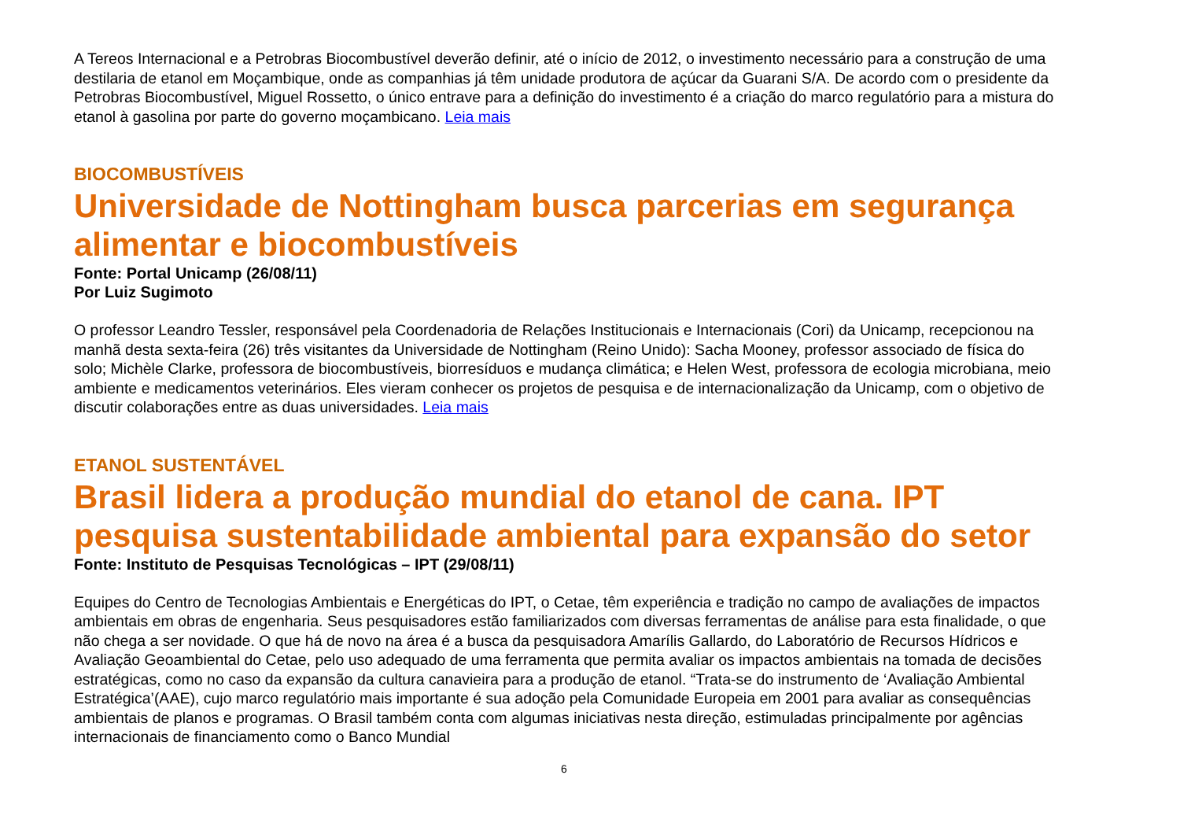A Tereos Internacional e a Petrobras Biocombustível deverão definir, até o início de 2012, o investimento necessário para a construção de uma destilaria de etanol em Moçambique, onde as companhias já têm unidade produtora de açúcar da Guarani S/A. De acordo com o presidente da Petrobras Biocombustível, Miguel Rossetto, o único entrave para a definição do investimento é a criação do marco regulatório para a mistura do etanol à gasolina por parte do governo moçambicano. Leia mais
BIOCOMBUSTÍVEIS
Universidade de Nottingham busca parcerias em segurança alimentar e biocombustíveis
Fonte: Portal Unicamp (26/08/11)
Por Luiz Sugimoto
O professor Leandro Tessler, responsável pela Coordenadoria de Relações Institucionais e Internacionais (Cori) da Unicamp, recepcionou na manhã desta sexta-feira (26) três visitantes da Universidade de Nottingham (Reino Unido): Sacha Mooney, professor associado de física do solo; Michèle Clarke, professora de biocombustíveis, biorresíduos e mudança climática; e Helen West, professora de ecologia microbiana, meio ambiente e medicamentos veterinários. Eles vieram conhecer os projetos de pesquisa e de internacionalização da Unicamp, com o objetivo de discutir colaborações entre as duas universidades. Leia mais
ETANOL SUSTENTÁVEL
Brasil lidera a produção mundial do etanol de cana. IPT pesquisa sustentabilidade ambiental para expansão do setor
Fonte: Instituto de Pesquisas Tecnológicas – IPT (29/08/11)
Equipes do Centro de Tecnologias Ambientais e Energéticas do IPT, o Cetae, têm experiência e tradição no campo de avaliações de impactos ambientais em obras de engenharia. Seus pesquisadores estão familiarizados com diversas ferramentas de análise para esta finalidade, o que não chega a ser novidade. O que há de novo na área é a busca da pesquisadora Amarílis Gallardo, do Laboratório de Recursos Hídricos e Avaliação Geoambiental do Cetae, pelo uso adequado de uma ferramenta que permita avaliar os impactos ambientais na tomada de decisões estratégicas, como no caso da expansão da cultura canavieira para a produção de etanol. “Trata-se do instrumento de ‘Avaliação Ambiental Estratégica’(AAE), cujo marco regulatório mais importante é sua adoção pela Comunidade Europeia em 2001 para avaliar as consequências ambientais de planos e programas. O Brasil também conta com algumas iniciativas nesta direção, estimuladas principalmente por agências internacionais de financiamento como o Banco Mundial
6